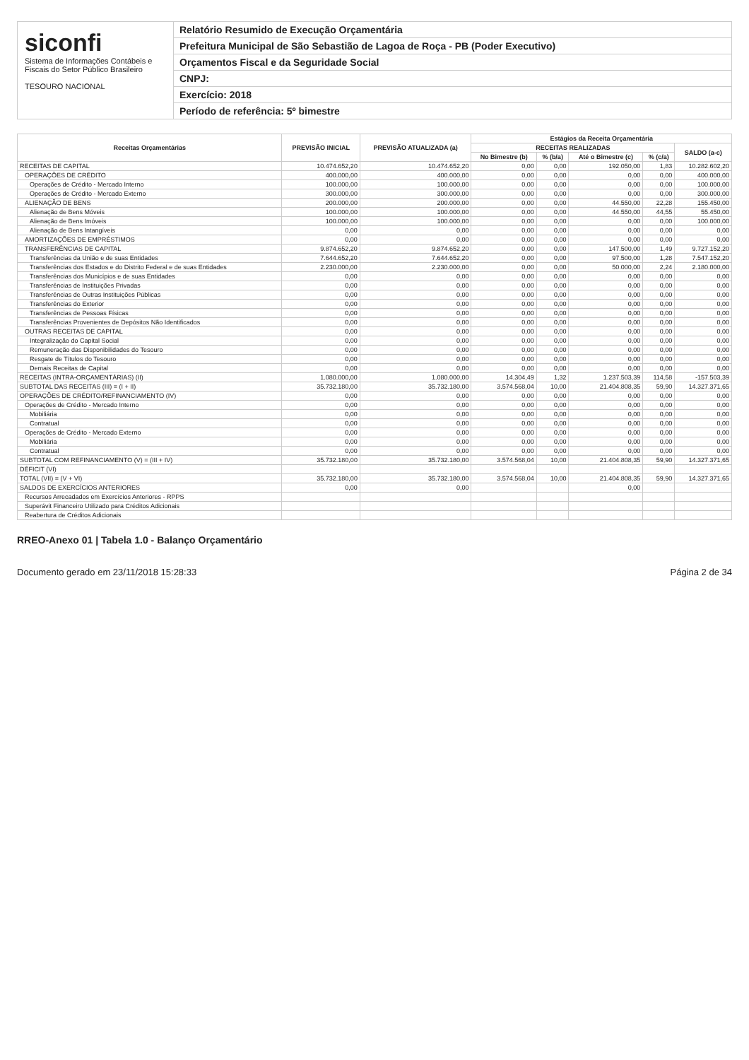siconfi
Sistema de Informações Contábeis e Fiscais do Setor Público Brasileiro
TESOURO NACIONAL
Relatório Resumido de Execução Orçamentária
Prefeitura Municipal de São Sebastião de Lagoa de Roça - PB (Poder Executivo)
Orçamentos Fiscal e da Seguridade Social
CNPJ:
Exercício: 2018
Período de referência: 5º bimestre
| Receitas Orçamentárias | PREVISÃO INICIAL | PREVISÃO ATUALIZADA (a) | Estágios da Receita Orçamentária | | | | |
| --- | --- | --- | --- | --- | --- | --- | --- |
| | | | RECEITAS REALIZADAS | | | | SALDO (a-c) |
| | | | No Bimestre (b) | % (b/a) | Até o Bimestre (c) | % (c/a) | |
| RECEITAS DE CAPITAL | 10.474.652,20 | 10.474.652,20 | 0,00 | 0,00 | 192.050,00 | 1,83 | 10.282.602,20 |
| OPERAÇÕES DE CRÉDITO | 400.000,00 | 400.000,00 | 0,00 | 0,00 | 0,00 | 0,00 | 400.000,00 |
| Operações de Crédito - Mercado Interno | 100.000,00 | 100.000,00 | 0,00 | 0,00 | 0,00 | 0,00 | 100.000,00 |
| Operações de Crédito - Mercado Externo | 300.000,00 | 300.000,00 | 0,00 | 0,00 | 0,00 | 0,00 | 300.000,00 |
| ALIENAÇÃO DE BENS | 200.000,00 | 200.000,00 | 0,00 | 0,00 | 44.550,00 | 22,28 | 155.450,00 |
| Alienação de Bens Móveis | 100.000,00 | 100.000,00 | 0,00 | 0,00 | 44.550,00 | 44,55 | 55.450,00 |
| Alienação de Bens Imóveis | 100.000,00 | 100.000,00 | 0,00 | 0,00 | 0,00 | 0,00 | 100.000,00 |
| Alienação de Bens Intangíveis | 0,00 | 0,00 | 0,00 | 0,00 | 0,00 | 0,00 | 0,00 |
| AMORTIZAÇÕES DE EMPRÉSTIMOS | 0,00 | 0,00 | 0,00 | 0,00 | 0,00 | 0,00 | 0,00 |
| TRANSFERÊNCIAS DE CAPITAL | 9.874.652,20 | 9.874.652,20 | 0,00 | 0,00 | 147.500,00 | 1,49 | 9.727.152,20 |
| Transferências da União e de suas Entidades | 7.644.652,20 | 7.644.652,20 | 0,00 | 0,00 | 97.500,00 | 1,28 | 7.547.152,20 |
| Transferências dos Estados e do Distrito Federal e de suas Entidades | 2.230.000,00 | 2.230.000,00 | 0,00 | 0,00 | 50.000,00 | 2,24 | 2.180.000,00 |
| Transferências dos Municípios e de suas Entidades | 0,00 | 0,00 | 0,00 | 0,00 | 0,00 | 0,00 | 0,00 |
| Transferências de Instituições Privadas | 0,00 | 0,00 | 0,00 | 0,00 | 0,00 | 0,00 | 0,00 |
| Transferências de Outras Instituições Públicas | 0,00 | 0,00 | 0,00 | 0,00 | 0,00 | 0,00 | 0,00 |
| Transferências do Exterior | 0,00 | 0,00 | 0,00 | 0,00 | 0,00 | 0,00 | 0,00 |
| Transferências de Pessoas Físicas | 0,00 | 0,00 | 0,00 | 0,00 | 0,00 | 0,00 | 0,00 |
| Transferências Provenientes de Depósitos Não Identificados | 0,00 | 0,00 | 0,00 | 0,00 | 0,00 | 0,00 | 0,00 |
| OUTRAS RECEITAS DE CAPITAL | 0,00 | 0,00 | 0,00 | 0,00 | 0,00 | 0,00 | 0,00 |
| Integralização do Capital Social | 0,00 | 0,00 | 0,00 | 0,00 | 0,00 | 0,00 | 0,00 |
| Remuneração das Disponibilidades do Tesouro | 0,00 | 0,00 | 0,00 | 0,00 | 0,00 | 0,00 | 0,00 |
| Resgate de Títulos do Tesouro | 0,00 | 0,00 | 0,00 | 0,00 | 0,00 | 0,00 | 0,00 |
| Demais Receitas de Capital | 0,00 | 0,00 | 0,00 | 0,00 | 0,00 | 0,00 | 0,00 |
| RECEITAS (INTRA-ORÇAMENTÁRIAS) (II) | 1.080.000,00 | 1.080.000,00 | 14.304,49 | 1,32 | 1.237.503,39 | 114,58 | -157.503,39 |
| SUBTOTAL DAS RECEITAS (III) = (I + II) | 35.732.180,00 | 35.732.180,00 | 3.574.568,04 | 10,00 | 21.404.808,35 | 59,90 | 14.327.371,65 |
| OPERAÇÕES DE CRÉDITO/REFINANCIAMENTO (IV) | 0,00 | 0,00 | 0,00 | 0,00 | 0,00 | 0,00 | 0,00 |
| Operações de Crédito - Mercado Interno | 0,00 | 0,00 | 0,00 | 0,00 | 0,00 | 0,00 | 0,00 |
| Mobiliária | 0,00 | 0,00 | 0,00 | 0,00 | 0,00 | 0,00 | 0,00 |
| Contratual | 0,00 | 0,00 | 0,00 | 0,00 | 0,00 | 0,00 | 0,00 |
| Operações de Crédito - Mercado Externo | 0,00 | 0,00 | 0,00 | 0,00 | 0,00 | 0,00 | 0,00 |
| Mobiliária | 0,00 | 0,00 | 0,00 | 0,00 | 0,00 | 0,00 | 0,00 |
| Contratual | 0,00 | 0,00 | 0,00 | 0,00 | 0,00 | 0,00 | 0,00 |
| SUBTOTAL COM REFINANCIAMENTO (V) = (III + IV) | 35.732.180,00 | 35.732.180,00 | 3.574.568,04 | 10,00 | 21.404.808,35 | 59,90 | 14.327.371,65 |
| DÉFICIT (VI) | | | | | | | |
| TOTAL (VII) = (V + VI) | 35.732.180,00 | 35.732.180,00 | 3.574.568,04 | 10,00 | 21.404.808,35 | 59,90 | 14.327.371,65 |
| SALDOS DE EXERCÍCIOS ANTERIORES | 0,00 | 0,00 | | | 0,00 | | |
| Recursos Arrecadados em Exercícios Anteriores - RPPS | | | | | | | |
| Superávit Financeiro Utilizado para Créditos Adicionais | | | | | | | |
| Reabertura de Créditos Adicionais | | | | | | | |
RREO-Anexo 01 | Tabela 1.0 - Balanço Orçamentário
Documento gerado em 23/11/2018 15:28:33 Página 2 de 34